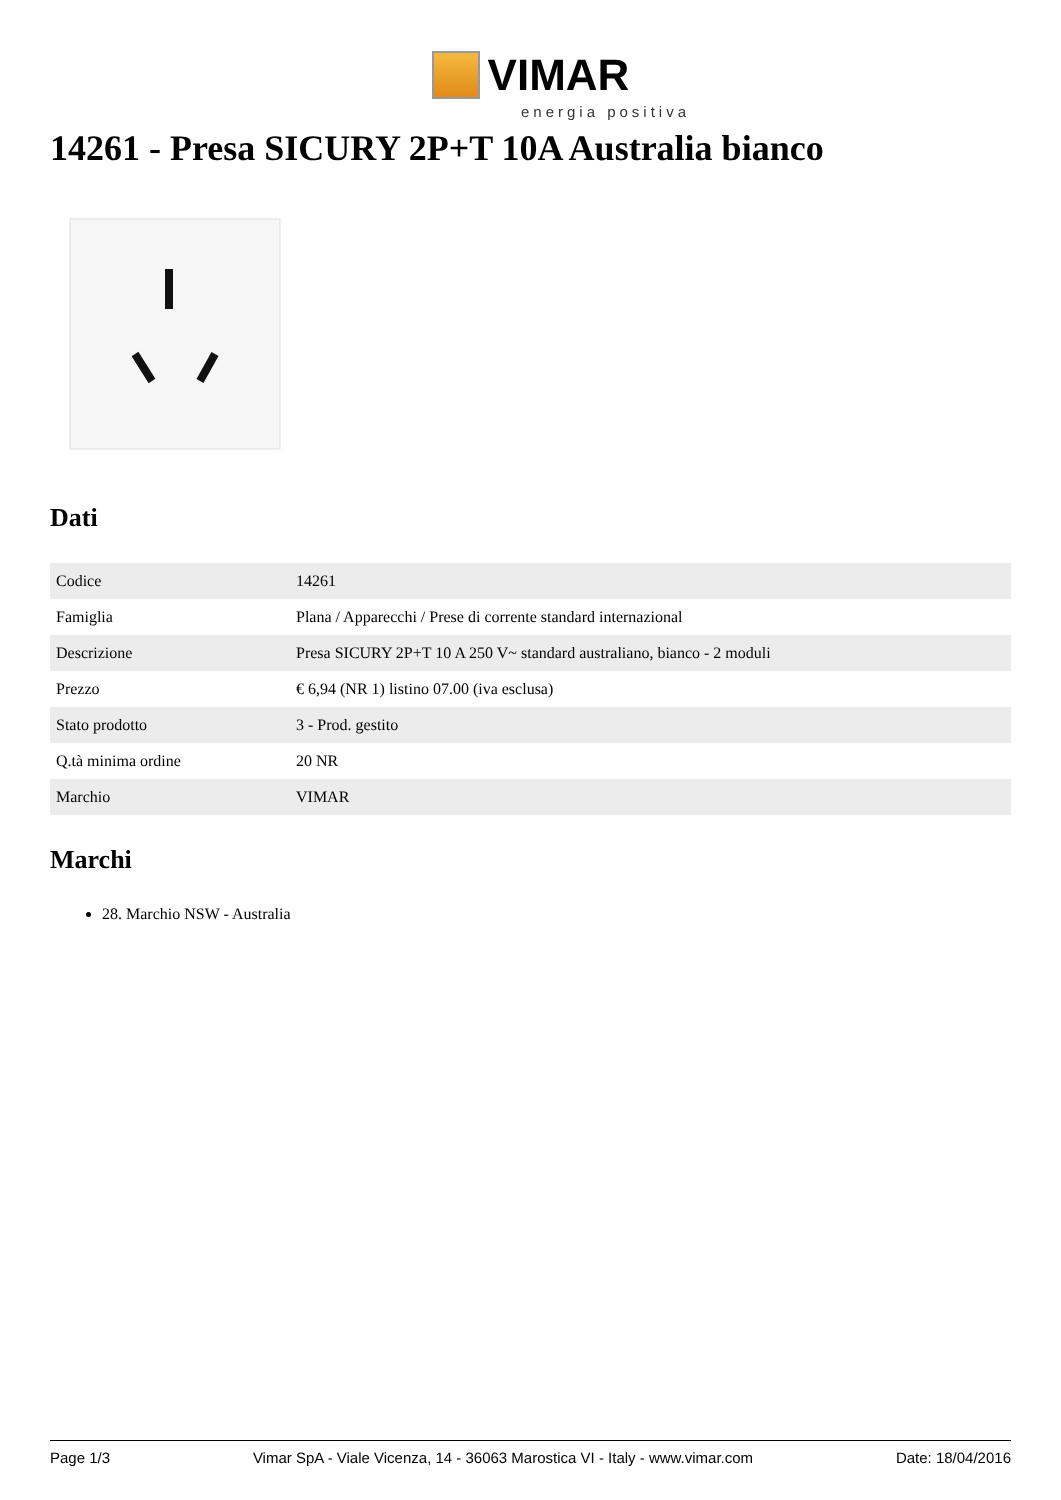VIMAR
energia positiva
14261 - Presa SICURY 2P+T 10A Australia bianco
Dati
| Codice | 14261 |
| Famiglia | Plana / Apparecchi / Prese di corrente standard internazional |
| Descrizione | Presa SICURY 2P+T 10 A 250 V~ standard australiano, bianco - 2 moduli |
| Prezzo | € 6,94 (NR 1) listino 07.00 (iva esclusa) |
| Stato prodotto | 3 - Prod. gestito |
| Q.tà minima ordine | 20 NR |
| Marchio | VIMAR |
Marchi
28. Marchio NSW - Australia
Page 1/3 Vimar SpA - Viale Vicenza, 14 - 36063 Marostica VI - Italy - www.vimar.com Date: 18/04/2016